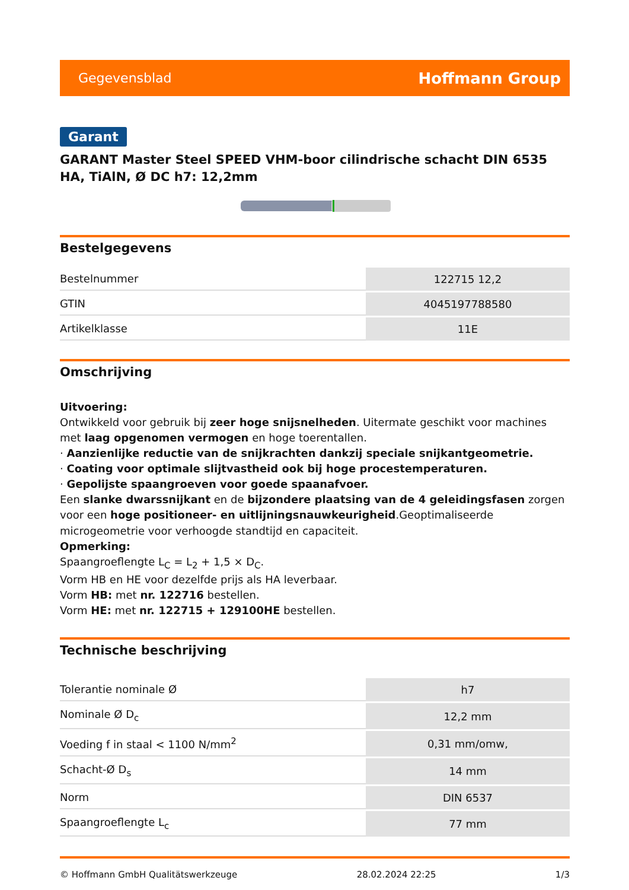Gegevensblad Hoffmann Group
Garant
GARANT Master Steel SPEED VHM-boor cilindrische schacht DIN 6535 HA, TiAlN, Ø DC h7: 12,2mm
Bestelgegevens
| Bestelnummer | 122715 12,2 |
| GTIN | 4045197788580 |
| Artikelklasse | 11E |
Omschrijving
Uitvoering:
Ontwikkeld voor gebruik bij zeer hoge snijsnelheden. Uitermate geschikt voor machines met laag opgenomen vermogen en hoge toerentallen.
· Aanzienlijke reductie van de snijkrachten dankzij speciale snijkantgeometrie.
· Coating voor optimale slijtvastheid ook bij hoge procestemperaturen.
· Gepolijste spaangroeven voor goede spaanafvoer.
Een slanke dwarssnijkant en de bijzondere plaatsing van de 4 geleidingsfasen zorgen voor een hoge positioneer- en uitlijningsnauwkeurigheid.Geoptimaliseerde microgeometrie voor verhoogde standtijd en capaciteit.
Opmerking:
Spaangroeflengte L<sub>C</sub> = L<sub>2</sub> + 1,5 × D<sub>C</sub>.
Vorm HB en HE voor dezelfde prijs als HA leverbaar.
Vorm HB: met nr. 122716 bestellen.
Vorm HE: met nr. 122715 + 129100HE bestellen.
Technische beschrijving
| Tolerantie nominale Ø | h7 |
| Nominale Ø D<sub>c</sub> | 12,2 mm |
| Voeding f in staal < 1100 N/mm<sup>2</sup> | 0,31 mm/omw, |
| Schacht-Ø D<sub>s</sub> | 14 mm |
| Norm | DIN 6537 |
| Spaangroeflengte L<sub>c</sub> | 77 mm |
© Hoffmann GmbH Qualitätswerkzeuge 28.02.2024 22:25 1/3